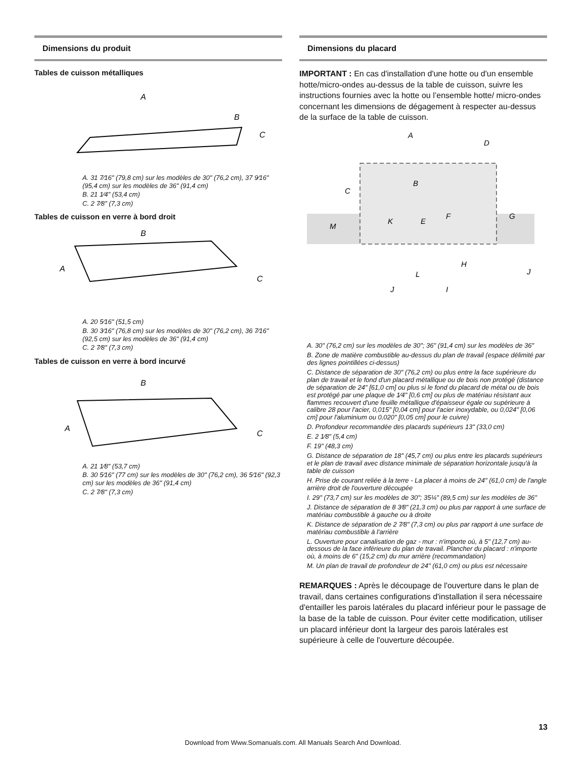Dimensions du produit
Tables de cuisson métalliques
A
B
C
A. 31 7⁄16" (79,8 cm) sur les modèles de 30" (76,2 cm), 37 9⁄16" (95,4 cm) sur les modèles de 36" (91,4 cm)
B. 21 1⁄4" (53,4 cm)
C. 2 7⁄8" (7,3 cm)
Tables de cuisson en verre à bord droit
B
A
C
A. 20 5⁄16" (51,5 cm)
B. 30 3⁄16" (76,8 cm) sur les modèles de 30" (76,2 cm), 36 7⁄16" (92,5 cm) sur les modèles de 36" (91,4 cm)
C. 2 7⁄8" (7,3 cm)
Tables de cuisson en verre à bord incurvé
B
A
C
A. 21 1⁄8" (53,7 cm)
B. 30 5⁄16" (77 cm) sur les modèles de 30" (76,2 cm), 36 5⁄16" (92,3 cm) sur les modèles de 36" (91,4 cm)
C. 2 7⁄8" (7,3 cm)
Dimensions du placard
IMPORTANT : En cas d'installation d'une hotte ou d'un ensemble hotte/micro-ondes au-dessus de la table de cuisson, suivre les instructions fournies avec la hotte ou l’ensemble hotte/ micro-ondes concernant les dimensions de dégagement à respecter au-dessus de la surface de la table de cuisson.
A
D
B
C
G
K
E
F
M
L
H
J
J
I
A. 30" (76,2 cm) sur les modèles de 30"; 36" (91,4 cm) sur les modèles de 36"
B. Zone de matière combustible au-dessus du plan de travail (espace délimité par des lignes pointillées ci-dessus)
C. Distance de séparation de 30" (76,2 cm) ou plus entre la face supérieure du plan de travail et le fond d'un placard métallique ou de bois non protégé (distance de séparation de 24" [61,0 cm] ou plus si le fond du placard de métal ou de bois est protégé par une plaque de 1⁄4" [0,6 cm] ou plus de matériau résistant aux flammes recouvert d'une feuille métallique d'épaisseur égale ou supérieure à calibre 28 pour l'acier, 0,015" [0,04 cm] pour l'acier inoxydable, ou 0,024" [0,06 cm] pour l'aluminium ou 0,020" [0,05 cm] pour le cuivre)
D. Profondeur recommandée des placards supérieurs 13" (33,0 cm)
E. 2 1⁄8" (5,4 cm)
F. 19" (48,3 cm)
G. Distance de séparation de 18" (45,7 cm) ou plus entre les placards supérieurs et le plan de travail avec distance minimale de séparation horizontale jusqu'à la table de cuisson
H. Prise de courant reliée à la terre - La placer à moins de 24" (61,0 cm) de l'angle arrière droit de l'ouverture découpée
I. 29" (73,7 cm) sur les modèles de 30"; 35¼" (89,5 cm) sur les modèles de 36"
J. Distance de séparation de 8 3⁄8" (21,3 cm) ou plus par rapport à une surface de matériau combustible à gauche ou à droite
K. Distance de séparation de 2 7⁄8" (7,3 cm) ou plus par rapport à une surface de matériau combustible à l'arrière
L. Ouverture pour canalisation de gaz - mur : n'importe où, à 5" (12,7 cm) au-dessous de la face inférieure du plan de travail. Plancher du placard : n'importe où, à moins de 6" (15,2 cm) du mur arrière (recommandation)
M. Un plan de travail de profondeur de 24" (61,0 cm) ou plus est nécessaire
REMARQUES : Après le découpage de l'ouverture dans le plan de travail, dans certaines configurations d'installation il sera nécessaire d'entailler les parois latérales du placard inférieur pour le passage de la base de la table de cuisson. Pour éviter cette modification, utiliser un placard inférieur dont la largeur des parois latérales est supérieure à celle de l'ouverture découpée.
13
Download from Www.Somanuals.com. All Manuals Search And Download.